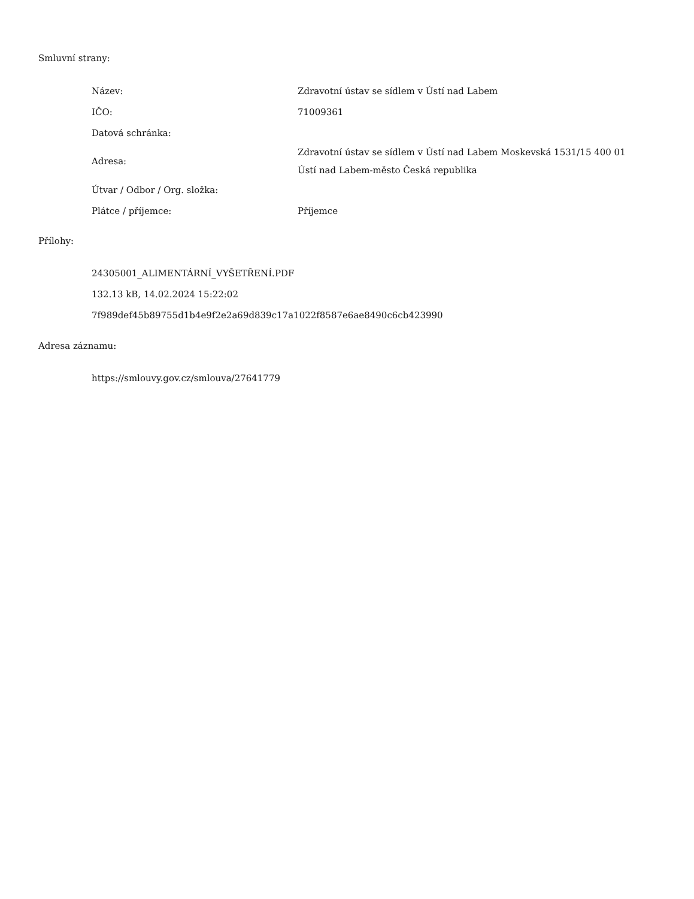Smluvní strany:
| Název: | Zdravotní ústav se sídlem v Ústí nad Labem |
| IČO: | 71009361 |
| Datová schránka: | |
| Adresa: | Zdravotní ústav se sídlem v Ústí nad Labem Moskevská 1531/15 400 01 Ústí nad Labem-město Česká republika |
| Útvar / Odbor / Org. složka: | |
| Plátce / příjemce: | Příjemce |
Přílohy:
24305001_ALIMENTÁRNÍ_VYŠETŘENÍ.PDF
132.13 kB, 14.02.2024 15:22:02
7f989def45b89755d1b4e9f2e2a69d839c17a1022f8587e6ae8490c6cb423990
Adresa záznamu:
https://smlouvy.gov.cz/smlouva/27641779